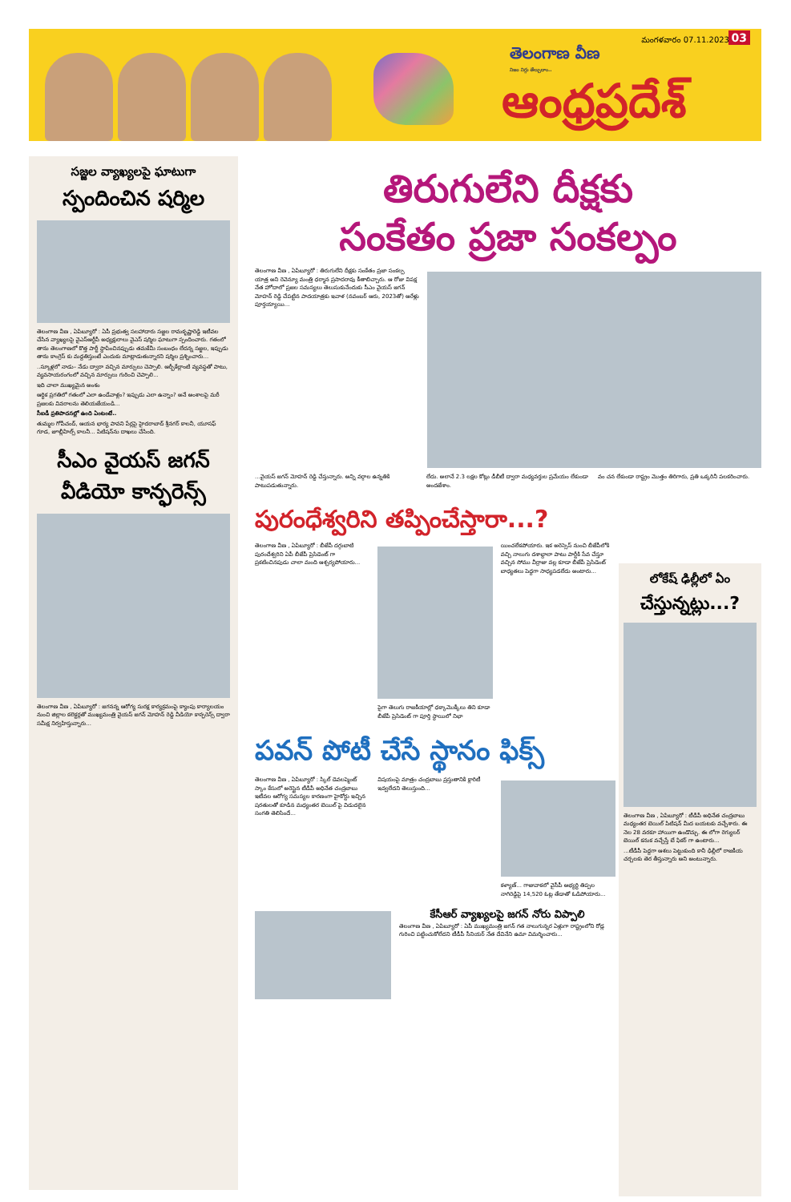మంగళవారం 07.11.2023 03
తెలంగాణ వీణ
నిజం నిగ్గు తేల్చుదాం..
ఆంధ్రప్రదేశ్
సజ్జల వ్యాఖ్యలపై ఘాటుగా
స్పందించిన షర్మిల
తెలంగాణ వీణ , ఏపిబ్యూరో : ఏపీ ప్రభుత్వ సలహాదారు సజ్జల రామకృష్ణారెడ్డి ఇటీవల చేసిన వ్యాఖ్యలపై వైఎస్ఆర్టీపీ అధ్యక్షురాలు వైఎస్ షర్మిల ఘాటుగా స్పందించారు. గతంలో తాను తెలంగాణలో కొత్త పార్టీ స్థాపించినప్పుడు తమకేమీ సంబంధం లేదన్న సజ్జల, ఇప్పుడు తాను కాంగ్రెస్ కు మద్దతిస్తుంటే ఎందుకు మాట్లాడుతున్నారని షర్మిల ప్రశ్నించారు...
..స్కూళ్లలో నాడు– నేడు ద్వారా వచ్చిన మార్పులు చెప్పాలి. ఆర్బీకేల్లాంటి వ్యవస్థతో పాటు, వ్యవసాయరంగంలో వచ్చిన మార్పులు గురించి చెప్పాలి...
ఇది చాలా ముఖ్యమైన అంశం
ఆర్థిక ప్రగతిలో గతంలో ఎలా ఉండేవాళ్లం? ఇప్పుడు ఎలా ఉన్నాం? అనే అంశాలపై మరీ ప్రజలకు వివరాలను తెలియజేయండి...
సీఐడీ ప్రతిపాదనల్లో ఉంది ఏంటంటే..
తుమ్మల గోపీచంద్, ఆయన భార్య పావని పేర్లపై హైదరాబాద్ శ్రీనగర్ కాలనీ, యూసఫ్ గూడ, జూబ్లీహిల్స్ కాలనీ... పిటిషన్‌ను దాఖలు చేసింది.
సీఎం వైయస్ జగన్
వీడియో కాన్ఫరెన్స్
తెలంగాణ వీణ , ఏపిబ్యూరో : జగనన్న ఆరోగ్య సురక్ష కార్యక్రమంపై క్యాంపు కార్యాలయం నుంచి జిల్లాల కలెక్టర్లతో ముఖ్యమంత్రి వైయస్ జగన్ మోహన్ రెడ్డి వీడియో కాన్ఫరెన్స్ ద్వారా సమీక్ష నిర్వహిస్తున్నారు...
తిరుగులేని దీక్షకు
సంకేతం ప్రజా సంకల్పం
తెలంగాణ వీణ , ఏపిబ్యూరో : తిరుగులేని దీక్షకు సంకేతం ప్రజా సంకల్ప యాత్ర అని రెవెన్యూ మంత్రి ధర్మాన ప్రసాదరావు కీతాబిచ్చారు. ఆ రోజు విపక్ష నేత హోదాలో ప్రజల సమస్యలు తెలుసుకునేందుకు సీఎం వైయస్ జగన్ మోహన్ రెడ్డి చేపట్టిన పాదయాత్రకు ఇవాళ (నవంబర్ ఆరు, 2023తో) ఆరేళ్లు పూర్తయ్యాయి...
...వైయస్ జగన్ మోహన్ రెడ్డి చేస్తున్నారు. అన్ని వర్గాల ఉన్నతికి పాటుపడుతున్నారు.
లేదు. అలానే 2.3 లక్షల కోట్లు డీబీటీ ద్వారా మధ్యవర్తుల ప్రమేయం లేకుండా అందజేశాం.
వం చన లేకుండా రాష్ట్రం మొత్తం తిరిగారు, ప్రతి ఒక్కరినీ పలకరించారు.
పురంధేశ్వరిని తప్పించేస్తారా...?
తెలంగాణ వీణ , ఏపిబ్యూరో : బీజేపీ దగ్గుబాటి పురందేశ్వరిని ఏపీ బీజేపీ ప్రెసిడెంట్ గా ప్రకటించినపుడు చాలా మంది ఆశ్చర్యపోయారు...
పైగా తెలుగు రాజకీయాల్లో ధక్కామొక్కీలు తిని కూడా బీజేపీ ప్రెసిడెంట్ గా పూర్తి స్థాయిలో నిభా
యించలేకపోయారు. ఇక అరెస్సెస్ నుంచి బీజేపీలోకి వచ్చి నాలుగు దశాబ్దాలా పాటు పార్టీకి సేవ చేస్తూ వచ్చిన సోము వీర్రాజు వల్ల కూడా బీజేపీ ప్రెసిడెంట్ బాధ్యతలు పెద్దగా సాధ్యపడలేదు అంటారు...
పవన్ పోటీ చేసే స్థానం ఫిక్స్
తెలంగాణ వీణ , ఏపిబ్యూరో : స్కిల్ డెవలప్మెంట్ స్కాం కేసులో అరెస్టైన టీడీపీ అధినేత చంద్రబాబు ఇటీవల ఆరోగ్య సమస్యల కారణంగా హైకోర్టు ఇచ్చిన షరతులతో కూడిన మధ్యంతర బెయిల్ పై విడుదలైన సంగతి తెలిసిందే...
విషయంపై మాత్రం చంద్రబాబు ప్రస్తుతానికి క్లారిటీ ఇవ్వలేదని తెలుస్తుంది...
కళ్యాణ్... గాజువాకలో వైసీపీ అభ్యర్థి తిప్పల నాగిరెడ్డిపై 14,520 ఓట్ల తేడాతో ఓడిపోయారు...
కేసీఆర్ వ్యాఖ్యలపై జగన్ నోరు విప్పాలి
తెలంగాణ వీణ , ఏపిబ్యూరో : ఏపీ ముఖ్యమంత్రి జగన్ గత నాలుగున్నర ఏళ్లుగా రాష్ట్రంలోని రోడ్ల గురించి పట్టించుకోలేదని టీడీపీ సీనియర్ నేత దేవినేని ఉమా విమర్శించారు...
లోకేష్ ఢిల్లీలో ఏం
చేస్తున్నట్లు...?
తెలంగాణ వీణ , ఏపిబ్యూరో : టీడీపీ అధినేత చంద్రబాబు మధ్యంతర బెయిల్ పిటిషన్ మీద బయటకు వచ్చేశారు. ఈ నెల 28 వరకూ హాయిగా ఉండొచ్చు. ఈ లోగా రెగ్యులర్ బెయిల్ కనుక వచ్చేస్తే బే ఫికర్ గా ఉంటారు...
...టీడీపీ పెద్దగా ఆశలు పెట్టుకుంది కానీ ఢిల్లీలో రాజకీయ చర్చలకు తెర తీస్తున్నారు అని అంటున్నారు.